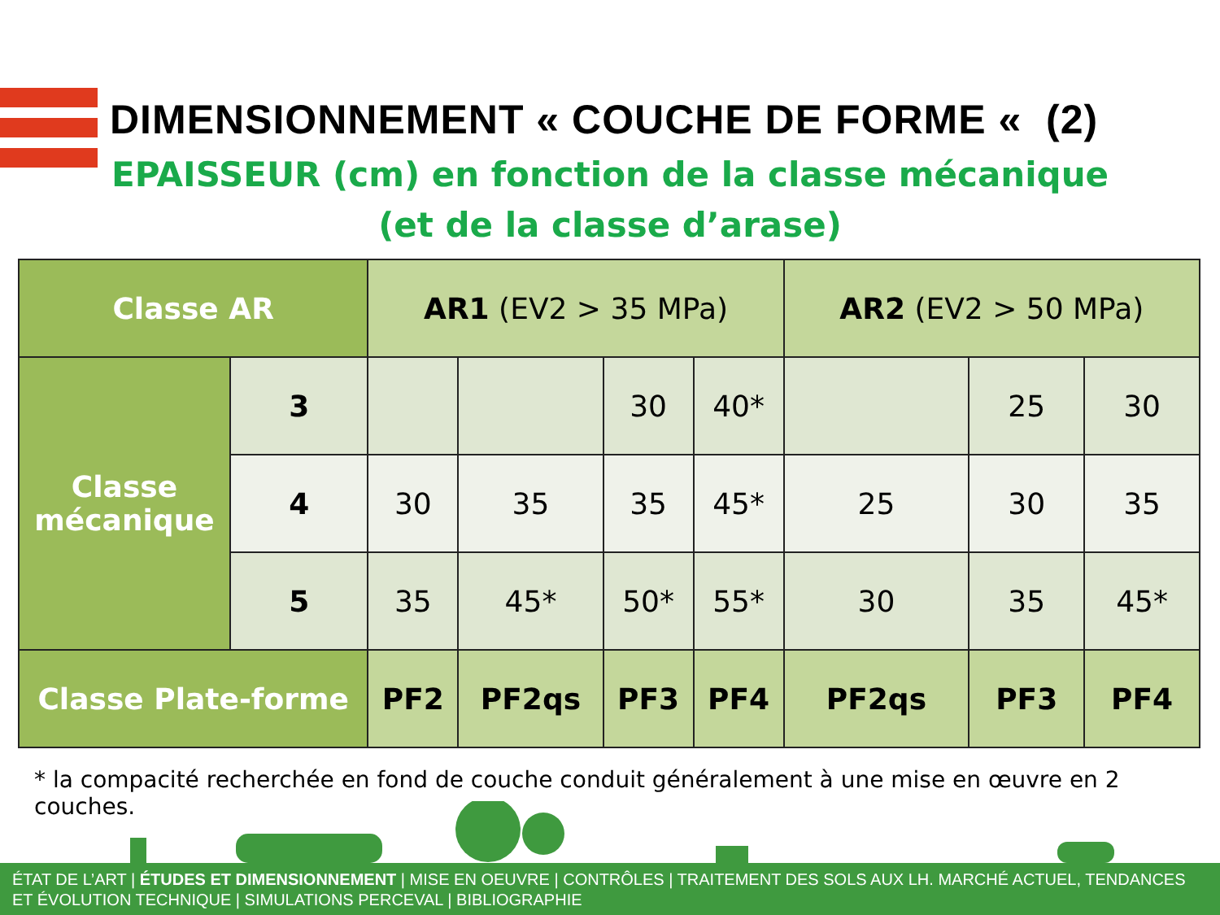DIMENSIONNEMENT « COUCHE DE FORME « (2)
EPAISSEUR (cm) en fonction de la classe mécanique
(et de la classe d’arase)
| Classe AR | | AR1 (EV2 > 35 MPa) | | | | AR2 (EV2 > 50 MPa) | | |
| --- | --- | --- | --- | --- | --- | --- | --- | --- |
| Classe mécanique | 3 | | | 30 | 40* | | 25 | 30 |
| | 4 | 30 | 35 | 35 | 45* | 25 | 30 | 35 |
| | 5 | 35 | 45* | 50* | 55* | 30 | 35 | 45* |
| Classe Plate-forme | | PF2 | PF2qs | PF3 | PF4 | PF2qs | PF3 | PF4 |
* la compacité recherchée en fond de couche conduit généralement à une mise en œuvre en 2 couches.
ÉTAT DE L’ART | ÉTUDES ET DIMENSIONNEMENT | MISE EN OEUVRE | CONTRÔLES | TRAITEMENT DES SOLS AUX LH. MARCHÉ ACTUEL, TENDANCES ET ÉVOLUTION TECHNIQUE | SIMULATIONS PERCEVAL | BIBLIOGRAPHIE